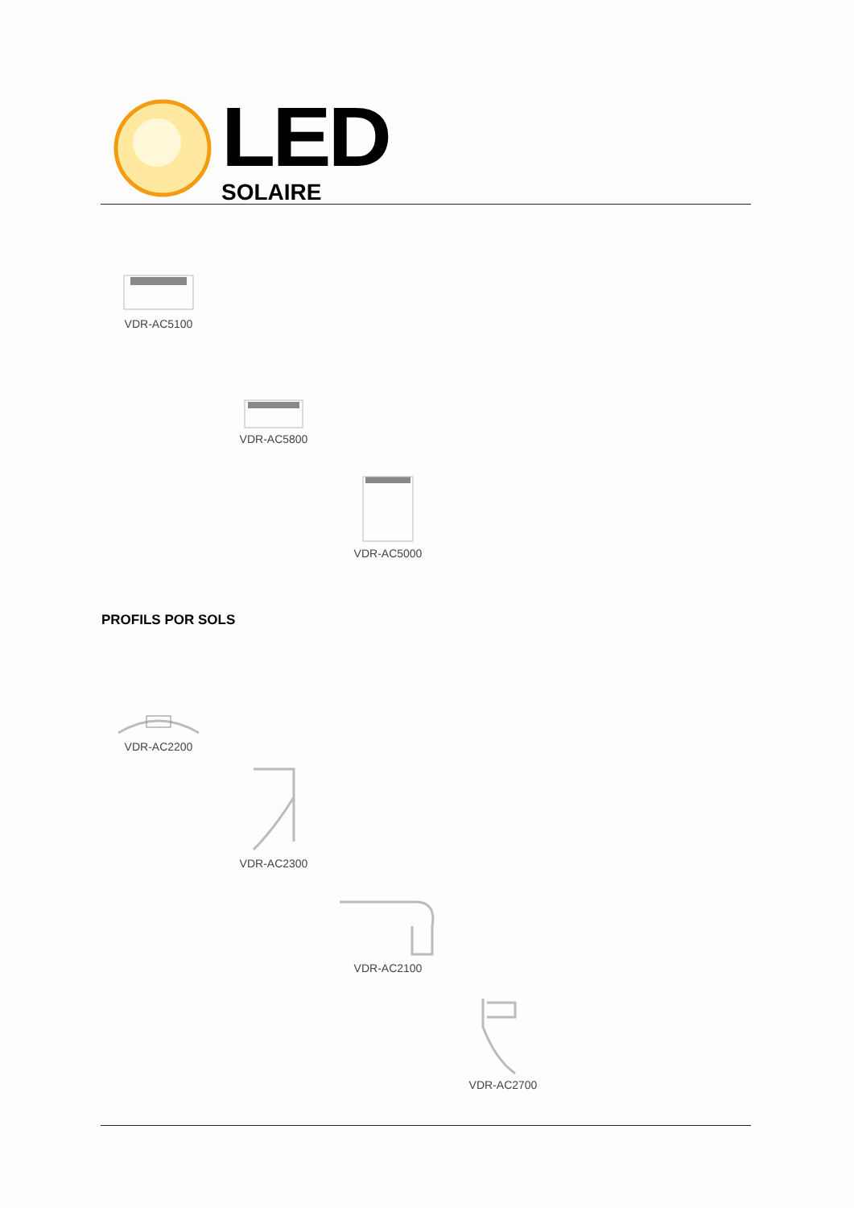LED
SOLAIRE
VDR-AC5100
VDR-AC5800
VDR-AC5000
PROFILS POR SOLS
VDR-AC2200
VDR-AC2300
VDR-AC2100
VDR-AC2700